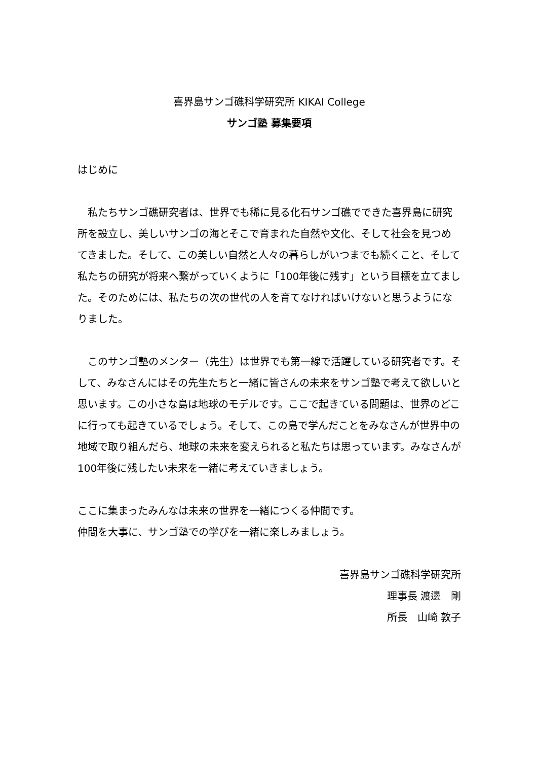喜界島サンゴ礁科学研究所 KIKAI College
サンゴ塾 募集要項
はじめに
　私たちサンゴ礁研究者は、世界でも稀に見る化石サンゴ礁でできた喜界島に研究所を設立し、美しいサンゴの海とそこで育まれた自然や文化、そして社会を見つめてきました。そして、この美しい自然と人々の暮らしがいつまでも続くこと、そして私たちの研究が将来へ繋がっていくように「100年後に残す」という目標を立てました。そのためには、私たちの次の世代の人を育てなければいけないと思うようになりました。
　このサンゴ塾のメンター（先生）は世界でも第一線で活躍している研究者です。そして、みなさんにはその先生たちと一緒に皆さんの未来をサンゴ塾で考えて欲しいと思います。この小さな島は地球のモデルです。ここで起きている問題は、世界のどこに行っても起きているでしょう。そして、この島で学んだことをみなさんが世界中の地域で取り組んだら、地球の未来を変えられると私たちは思っています。みなさんが100年後に残したい未来を一緒に考えていきましょう。
ここに集まったみんなは未来の世界を一緒につくる仲間です。
仲間を大事に、サンゴ塾での学びを一緒に楽しみましょう。
喜界島サンゴ礁科学研究所
理事長 渡邊　剛
所長　山崎 敦子